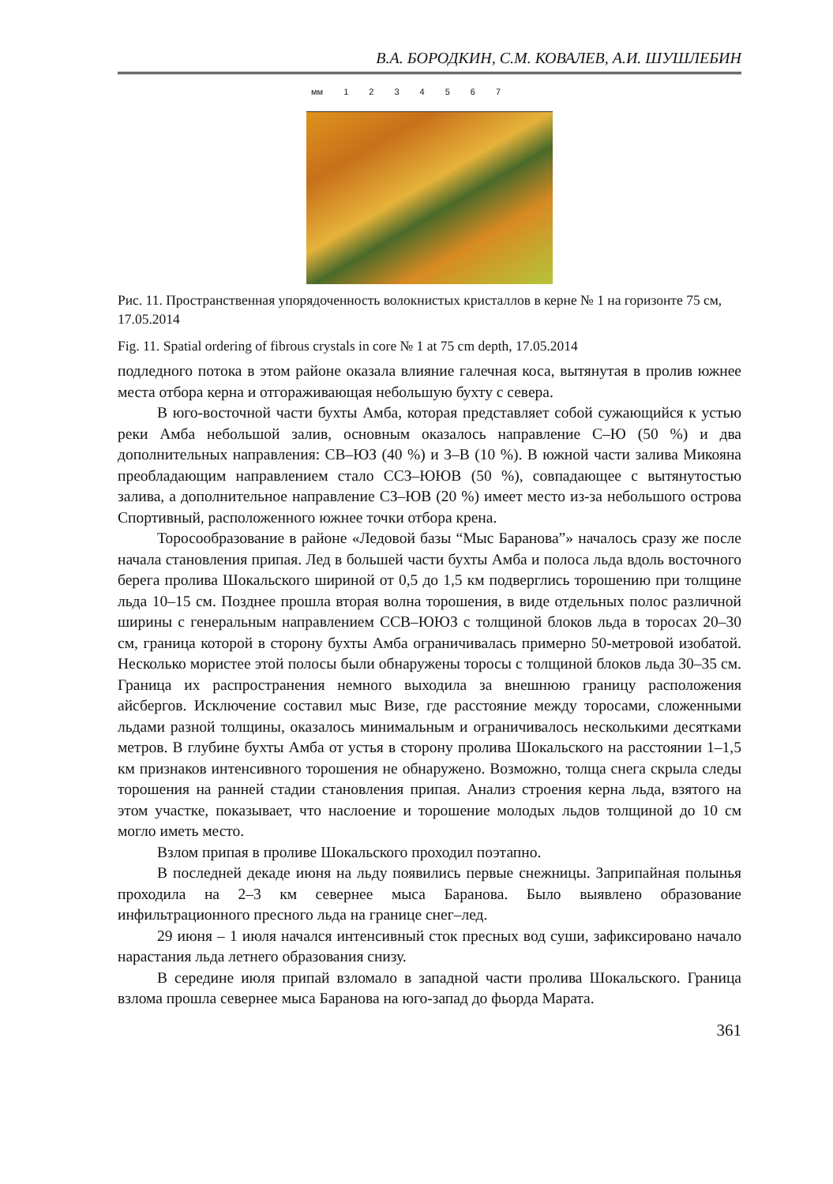В.А. БОРОДКИН, С.М. КОВАЛЕВ, А.И. ШУШЛЕБИН
мм 1234567
Рис. 11. Пространственная упорядоченность волокнистых кристаллов в керне № 1 на горизонте 75 см, 17.05.2014
Fig. 11. Spatial ordering of fibrous crystals in core № 1 at 75 cm depth, 17.05.2014
подледного потока в этом районе оказала влияние галечная коса, вытянутая в пролив южнее места отбора керна и отгораживающая небольшую бухту с севера.
В юго-восточной части бухты Амба, которая представляет собой сужающийся к устью реки Амба небольшой залив, основным оказалось направление С–Ю (50 %) и два дополнительных направления: СВ–ЮЗ (40 %) и З–В (10 %). В южной части залива Микояна преобладающим направлением стало ССЗ–ЮЮВ (50 %), совпадающее с вытянутостью залива, а дополнительное направление СЗ–ЮВ (20 %) имеет место из-за небольшого острова Спортивный, расположенного южнее точки отбора крена.
Торосообразование в районе «Ледовой базы “Мыс Баранова”» началось сразу же после начала становления припая. Лед в большей части бухты Амба и полоса льда вдоль восточного берега пролива Шокальского шириной от 0,5 до 1,5 км подверглись торошению при толщине льда 10–15 см. Позднее прошла вторая волна торошения, в виде отдельных полос различной ширины с генеральным направлением ССВ–ЮЮЗ с толщиной блоков льда в торосах 20–30 см, граница которой в сторону бухты Амба ограничивалась примерно 50-метровой изобатой. Несколько мористее этой полосы были обнаружены торосы с толщиной блоков льда 30–35 см. Граница их распространения немного выходила за внешнюю границу расположения айсбергов. Исключение составил мыс Визе, где расстояние между торосами, сложенными льдами разной толщины, оказалось минимальным и ограничивалось несколькими десятками метров. В глубине бухты Амба от устья в сторону пролива Шокальского на расстоянии 1–1,5 км признаков интенсивного торошения не обнаружено. Возможно, толща снега скрыла следы торошения на ранней стадии становления припая. Анализ строения керна льда, взятого на этом участке, показывает, что наслоение и торошение молодых льдов толщиной до 10 см могло иметь место.
Взлом припая в проливе Шокальского проходил поэтапно.
В последней декаде июня на льду появились первые снежницы. Заприпайная полынья проходила на 2–3 км севернее мыса Баранова. Было выявлено образование инфильтрационного пресного льда на границе снег–лед.
29 июня – 1 июля начался интенсивный сток пресных вод суши, зафиксировано начало нарастания льда летнего образования снизу.
В середине июля припай взломало в западной части пролива Шокальского. Граница взлома прошла севернее мыса Баранова на юго-запад до фьорда Марата.
361